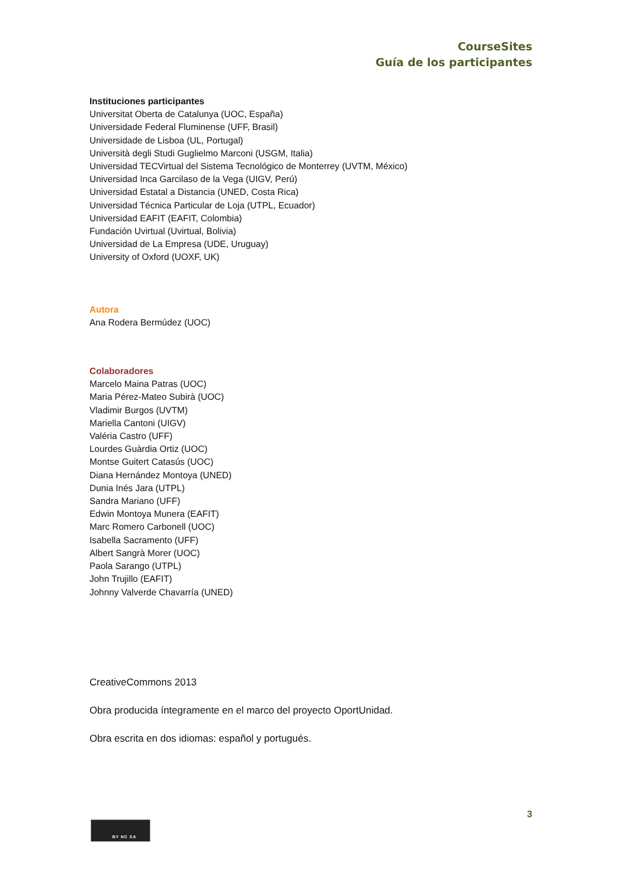CourseSites
Guía de los participantes
Instituciones participantes
Universitat Oberta de Catalunya (UOC, España)
Universidade Federal Fluminense (UFF, Brasil)
Universidade de Lisboa (UL, Portugal)
Università degli Studi Guglielmo Marconi (USGM, Italia)
Universidad TECVirtual del Sistema Tecnológico de Monterrey (UVTM, México)
Universidad Inca Garcilaso de la Vega (UIGV, Perú)
Universidad Estatal a Distancia (UNED, Costa Rica)
Universidad Técnica Particular de Loja (UTPL, Ecuador)
Universidad EAFIT (EAFIT, Colombia)
Fundación Uvirtual (Uvirtual, Bolivia)
Universidad de La Empresa (UDE, Uruguay)
University of Oxford (UOXF, UK)
Autora
Ana Rodera Bermúdez (UOC)
Colaboradores
Marcelo Maina Patras (UOC)
Maria Pérez-Mateo Subirà (UOC)
Vladimir Burgos (UVTM)
Mariella Cantoni (UIGV)
Valéria Castro (UFF)
Lourdes Guàrdia Ortiz (UOC)
Montse Guitert Catasús (UOC)
Diana Hernández Montoya (UNED)
Dunia Inés Jara (UTPL)
Sandra Mariano (UFF)
Edwin Montoya Munera (EAFIT)
Marc Romero Carbonell (UOC)
Isabella Sacramento (UFF)
Albert Sangrà Morer (UOC)
Paola Sarango (UTPL)
John Trujillo (EAFIT)
Johnny Valverde Chavarría (UNED)
CreativeCommons 2013
Obra producida íntegramente en el marco del proyecto OportUnidad.
Obra escrita en dos idiomas: español y portugués.
3
BY NC SA